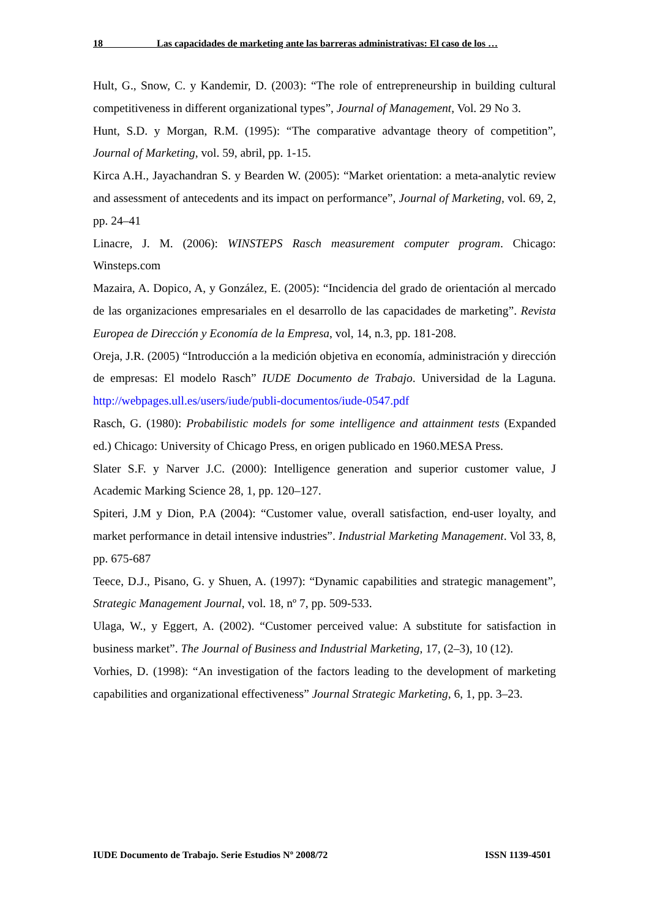18 Las capacidades de marketing ante las barreras administrativas: El caso de los …
Hult, G., Snow, C. y Kandemir, D. (2003): “The role of entrepreneurship in building cultural competitiveness in different organizational types”, Journal of Management, Vol. 29 No 3.
Hunt, S.D. y Morgan, R.M. (1995): “The comparative advantage theory of competition”, Journal of Marketing, vol. 59, abril, pp. 1-15.
Kirca A.H., Jayachandran S. y Bearden W. (2005): “Market orientation: a meta-analytic review and assessment of antecedents and its impact on performance”, Journal of Marketing, vol. 69, 2, pp. 24–41
Linacre, J. M. (2006): WINSTEPS Rasch measurement computer program. Chicago: Winsteps.com
Mazaira, A. Dopico, A, y González, E. (2005): “Incidencia del grado de orientación al mercado de las organizaciones empresariales en el desarrollo de las capacidades de marketing”. Revista Europea de Dirección y Economía de la Empresa, vol, 14, n.3, pp. 181-208.
Oreja, J.R. (2005) “Introducción a la medición objetiva en economía, administración y dirección de empresas: El modelo Rasch” IUDE Documento de Trabajo. Universidad de la Laguna. http://webpages.ull.es/users/iude/publi-documentos/iude-0547.pdf
Rasch, G. (1980): Probabilistic models for some intelligence and attainment tests (Expanded ed.) Chicago: University of Chicago Press, en origen publicado en 1960.MESA Press.
Slater S.F. y Narver J.C. (2000): Intelligence generation and superior customer value, J Academic Marking Science 28, 1, pp. 120–127.
Spiteri, J.M y Dion, P.A (2004): “Customer value, overall satisfaction, end-user loyalty, and market performance in detail intensive industries”. Industrial Marketing Management. Vol 33, 8, pp. 675-687
Teece, D.J., Pisano, G. y Shuen, A. (1997): “Dynamic capabilities and strategic management”, Strategic Management Journal, vol. 18, nº 7, pp. 509-533.
Ulaga, W., y Eggert, A. (2002). “Customer perceived value: A substitute for satisfaction in business market”. The Journal of Business and Industrial Marketing, 17, (2–3), 10 (12).
Vorhies, D. (1998): “An investigation of the factors leading to the development of marketing capabilities and organizational effectiveness” Journal Strategic Marketing, 6, 1, pp. 3–23.
IUDE Documento de Trabajo. Serie Estudios Nº 2008/72 ISSN 1139-4501